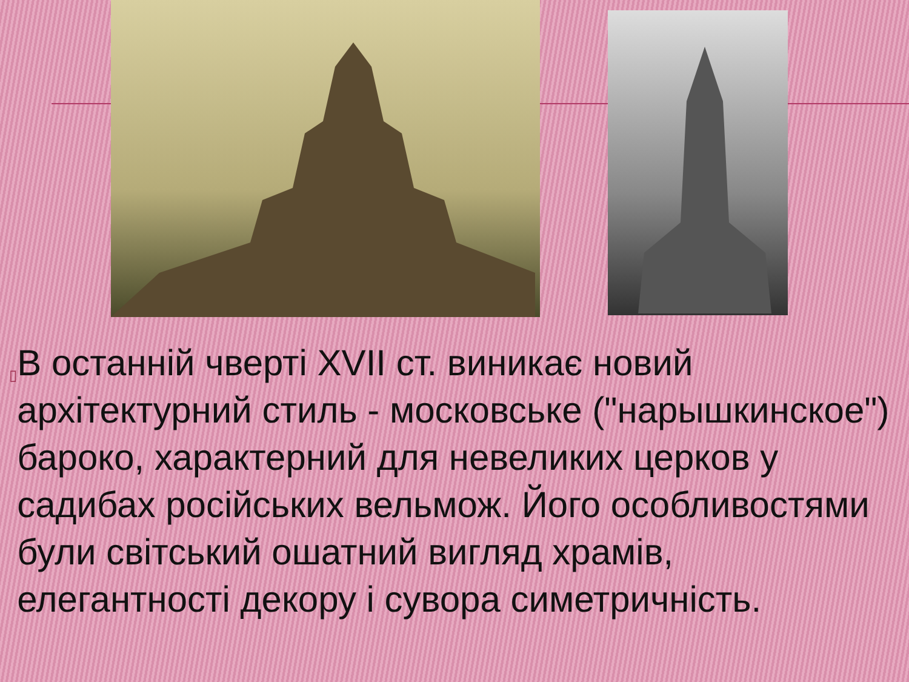▯
В останній чверті XVII ст. виникає новий архітектурний стиль - московське ("нарышкинское") бароко, характерний для невеликих церков у садибах російських вельмож. Його особливостями були світський ошатний вигляд храмів, елегантності декору і сувора симетричність.